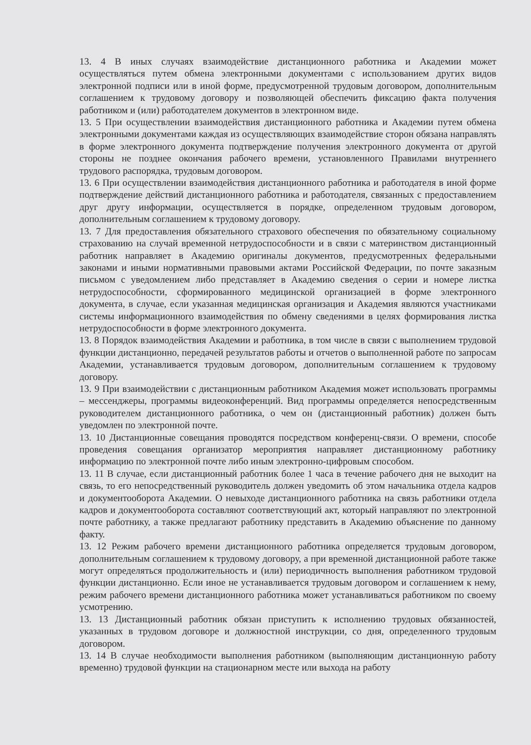13. 4 В иных случаях взаимодействие дистанционного работника и Академии может осуществляться путем обмена электронными документами с использованием других видов электронной подписи или в иной форме, предусмотренной трудовым договором, дополнительным соглашением к трудовому договору и позволяющей обеспечить фиксацию факта получения работником и (или) работодателем документов в электронном виде.
13. 5 При осуществлении взаимодействия дистанционного работника и Академии путем обмена электронными документами каждая из осуществляющих взаимодействие сторон обязана направлять в форме электронного документа подтверждение получения электронного документа от другой стороны не позднее окончания рабочего времени, установленного Правилами внутреннего трудового распорядка, трудовым договором.
13. 6 При осуществлении взаимодействия дистанционного работника и работодателя в иной форме подтверждение действий дистанционного работника и работодателя, связанных с предоставлением друг другу информации, осуществляется в порядке, определенном трудовым договором, дополнительным соглашением к трудовому договору.
13. 7 Для предоставления обязательного страхового обеспечения по обязательному социальному страхованию на случай временной нетрудоспособности и в связи с материнством дистанционный работник направляет в Академию оригиналы документов, предусмотренных федеральными законами и иными нормативными правовыми актами Российской Федерации, по почте заказным письмом с уведомлением либо представляет в Академию сведения о серии и номере листка нетрудоспособности, сформированного медицинской организацией в форме электронного документа, в случае, если указанная медицинская организация и Академия являются участниками системы информационного взаимодействия по обмену сведениями в целях формирования листка нетрудоспособности в форме электронного документа.
13. 8 Порядок взаимодействия Академии и работника, в том числе в связи с выполнением трудовой функции дистанционно, передачей результатов работы и отчетов о выполненной работе по запросам Академии, устанавливается трудовым договором, дополнительным соглашением к трудовому договору.
13. 9 При взаимодействии с дистанционным работником Академия может использовать программы – мессенджеры, программы видеоконференций. Вид программы определяется непосредственным руководителем дистанционного работника, о чем он (дистанционный работник) должен быть уведомлен по электронной почте.
13. 10 Дистанционные совещания проводятся посредством конференц-связи. О времени, способе проведения совещания организатор мероприятия направляет дистанционному работнику информацию по электронной почте либо иным электронно-цифровым способом.
13. 11 В случае, если дистанционный работник более 1 часа в течение рабочего дня не выходит на связь, то его непосредственный руководитель должен уведомить об этом начальника отдела кадров и документооборота Академии. О невыходе дистанционного работника на связь работники отдела кадров и документооборота составляют соответствующий акт, который направляют по электронной почте работнику, а также предлагают работнику представить в Академию объяснение по данному факту.
13. 12 Режим рабочего времени дистанционного работника определяется трудовым договором, дополнительным соглашением к трудовому договору, а при временной дистанционной работе также могут определяться продолжительность и (или) периодичность выполнения работником трудовой функции дистанционно. Если иное не устанавливается трудовым договором и соглашением к нему, режим рабочего времени дистанционного работника может устанавливаться работником по своему усмотрению.
13. 13 Дистанционный работник обязан приступить к исполнению трудовых обязанностей, указанных в трудовом договоре и должностной инструкции, со дня, определенного трудовым договором.
13. 14 В случае необходимости выполнения работником (выполняющим дистанционную работу временно) трудовой функции на стационарном месте или выхода на работу